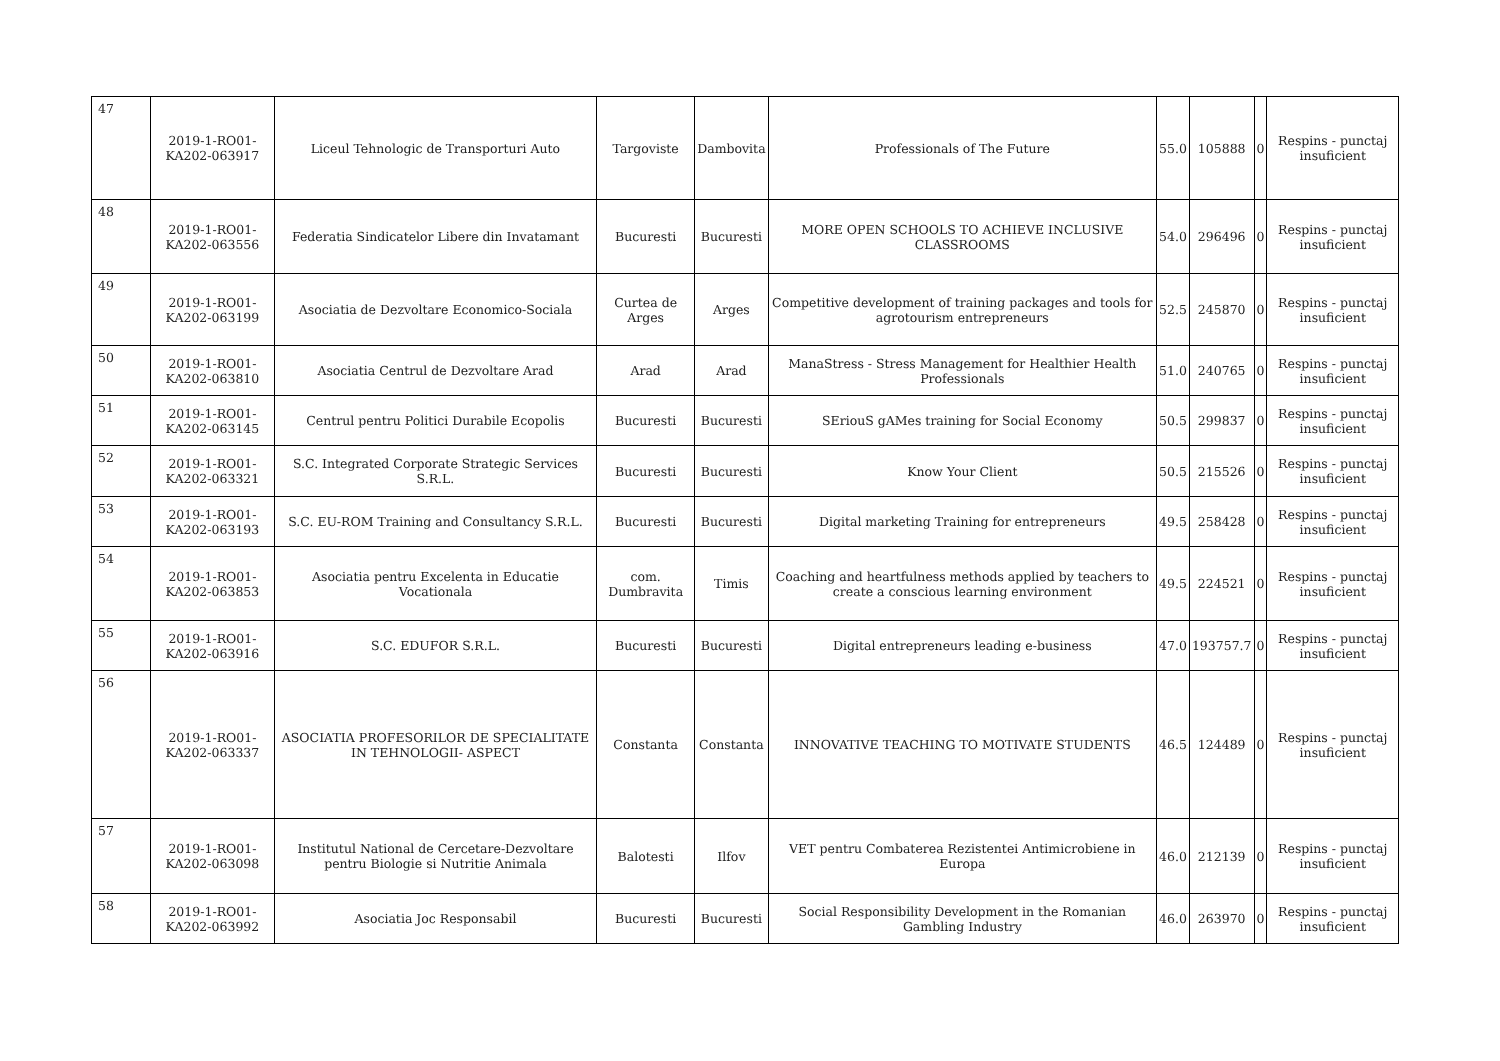| 47 | 2019-1-RO01-KA202-063917 | Liceul Tehnologic de Transporturi Auto | Targoviste | Dambovita | Professionals of The Future | 55.0 | 105888 | 0 | Respins - punctaj insuficient |
| 48 | 2019-1-RO01-KA202-063556 | Federatia Sindicatelor Libere din Invatamant | Bucuresti | Bucuresti | MORE OPEN SCHOOLS TO ACHIEVE INCLUSIVE CLASSROOMS | 54.0 | 296496 | 0 | Respins - punctaj insuficient |
| 49 | 2019-1-RO01-KA202-063199 | Asociatia de Dezvoltare Economico-Sociala | Curtea de Arges | Arges | Competitive development of training packages and tools for agrotourism entrepreneurs | 52.5 | 245870 | 0 | Respins - punctaj insuficient |
| 50 | 2019-1-RO01-KA202-063810 | Asociatia Centrul de Dezvoltare Arad | Arad | Arad | ManaStress - Stress Management for Healthier Health Professionals | 51.0 | 240765 | 0 | Respins - punctaj insuficient |
| 51 | 2019-1-RO01-KA202-063145 | Centrul pentru Politici Durabile Ecopolis | Bucuresti | Bucuresti | SEriouS gAMes training for Social Economy | 50.5 | 299837 | 0 | Respins - punctaj insuficient |
| 52 | 2019-1-RO01-KA202-063321 | S.C. Integrated Corporate Strategic Services S.R.L. | Bucuresti | Bucuresti | Know Your Client | 50.5 | 215526 | 0 | Respins - punctaj insuficient |
| 53 | 2019-1-RO01-KA202-063193 | S.C. EU-ROM Training and Consultancy S.R.L. | Bucuresti | Bucuresti | Digital marketing Training for entrepreneurs | 49.5 | 258428 | 0 | Respins - punctaj insuficient |
| 54 | 2019-1-RO01-KA202-063853 | Asociatia pentru Excelenta in Educatie Vocationala | com. Dumbravita | Timis | Coaching and heartfulness methods applied by teachers to create a conscious learning environment | 49.5 | 224521 | 0 | Respins - punctaj insuficient |
| 55 | 2019-1-RO01-KA202-063916 | S.C. EDUFOR S.R.L. | Bucuresti | Bucuresti | Digital entrepreneurs leading e-business | 47.0 | 193757.7 | 0 | Respins - punctaj insuficient |
| 56 | 2019-1-RO01-KA202-063337 | ASOCIATIA PROFESORILOR DE SPECIALITATE IN TEHNOLOGII- ASPECT | Constanta | Constanta | INNOVATIVE TEACHING TO MOTIVATE STUDENTS | 46.5 | 124489 | 0 | Respins - punctaj insuficient |
| 57 | 2019-1-RO01-KA202-063098 | Institutul National de Cercetare-Dezvoltare pentru Biologie si Nutritie Animala | Balotesti | Ilfov | VET pentru Combaterea Rezistentei Antimicrobiene in Europa | 46.0 | 212139 | 0 | Respins - punctaj insuficient |
| 58 | 2019-1-RO01-KA202-063992 | Asociatia Joc Responsabil | Bucuresti | Bucuresti | Social Responsibility Development in the Romanian Gambling Industry | 46.0 | 263970 | 0 | Respins - punctaj insuficient |